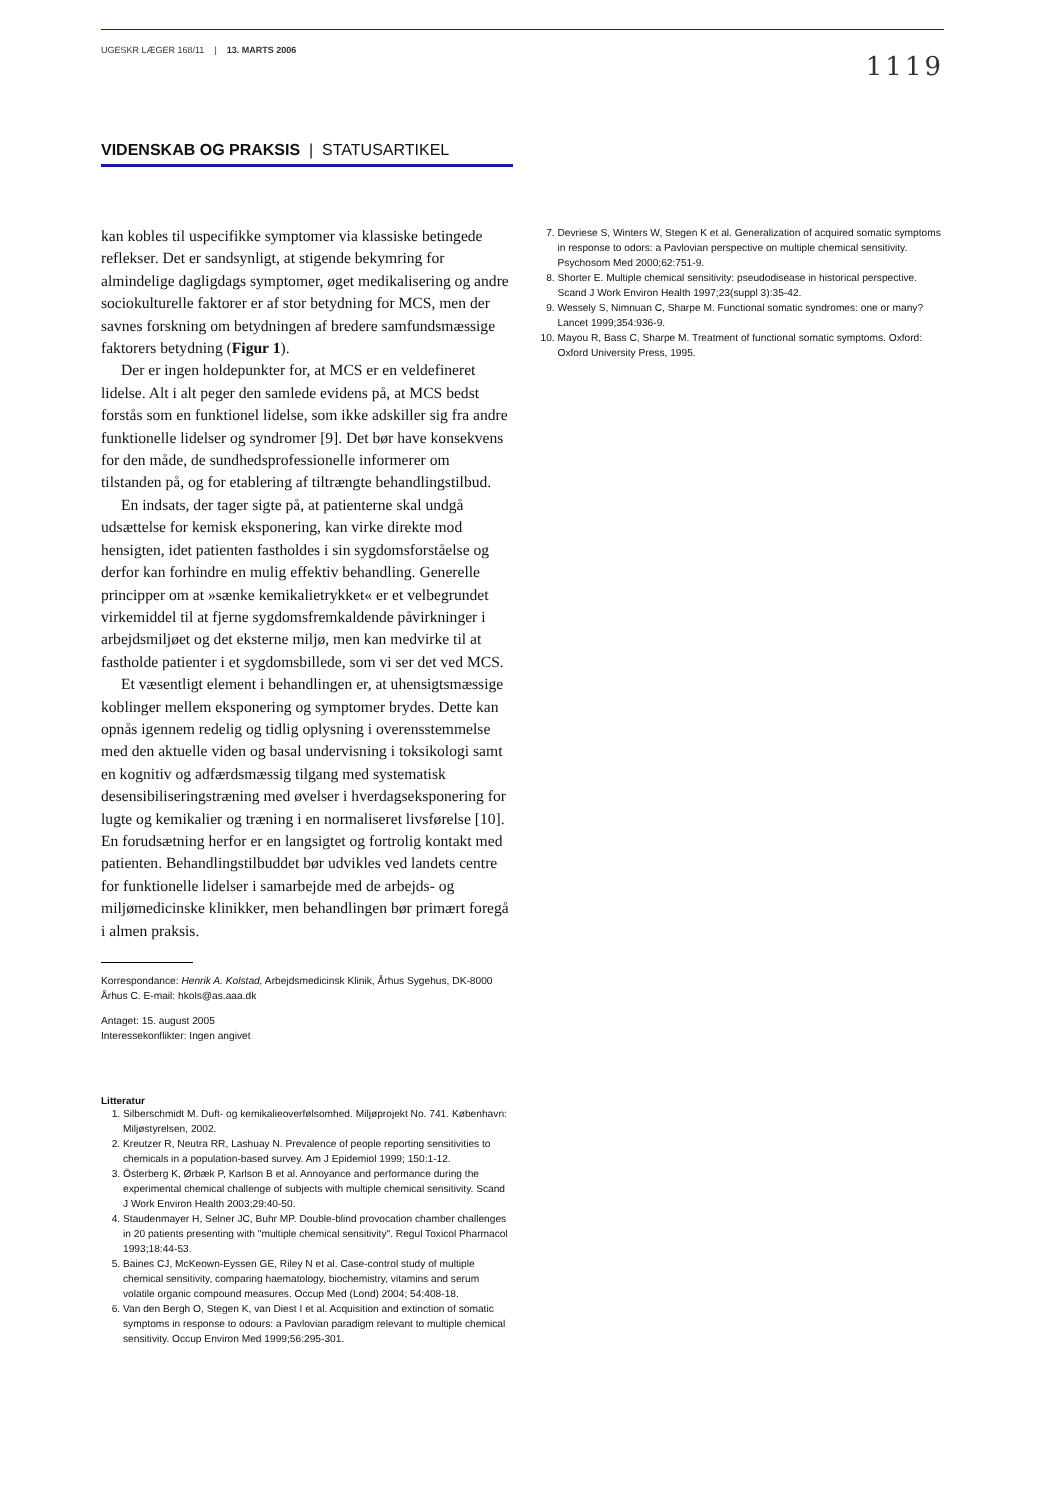UGESKR LÆGER 168/11 | 13. MARTS 2006
1119
VIDENSKAB OG PRAKSIS | STATUSARTIKEL
kan kobles til uspecifikke symptomer via klassiske betingede reflekser. Det er sandsynligt, at stigende bekymring for almindelige dagligdags symptomer, øget medikalisering og andre sociokulturelle faktorer er af stor betydning for MCS, men der savnes forskning om betydningen af bredere samfundsmæssige faktorers betydning (Figur 1).
Der er ingen holdepunkter for, at MCS er en veldefineret lidelse. Alt i alt peger den samlede evidens på, at MCS bedst forstås som en funktionel lidelse, som ikke adskiller sig fra andre funktionelle lidelser og syndromer [9]. Det bør have konsekvens for den måde, de sundhedsprofessionelle informerer om tilstanden på, og for etablering af tiltrængte behandlingstilbud.
En indsats, der tager sigte på, at patienterne skal undgå udsættelse for kemisk eksponering, kan virke direkte mod hensigten, idet patienten fastholdes i sin sygdomsforståelse og derfor kan forhindre en mulig effektiv behandling. Generelle principper om at »sænke kemikalietrykket« er et velbegrundet virkemiddel til at fjerne sygdomsfremkaldende påvirkninger i arbejdsmiljøet og det eksterne miljø, men kan medvirke til at fastholde patienter i et sygdomsbillede, som vi ser det ved MCS.
Et væsentligt element i behandlingen er, at uhensigtsmæssige koblinger mellem eksponering og symptomer brydes. Dette kan opnås igennem redelig og tidlig oplysning i overensstemmelse med den aktuelle viden og basal undervisning i toksikologi samt en kognitiv og adfærdsmæssig tilgang med systematisk desensibiliseringstræning med øvelser i hverdagseksponering for lugte og kemikalier og træning i en normaliseret livsførelse [10]. En forudsætning herfor er en langsigtet og fortrolig kontakt med patienten. Behandlingstilbuddet bør udvikles ved landets centre for funktionelle lidelser i samarbejde med de arbejds- og miljømedicinske klinikker, men behandlingen bør primært foregå i almen praksis.
Korrespondance: Henrik A. Kolstad, Arbejdsmedicinsk Klinik, Århus Sygehus, DK-8000 Århus C. E-mail: hkols@as.aaa.dk
Antaget: 15. august 2005
Interessekonflikter: Ingen angivet
Litteratur
1. Silberschmidt M. Duft- og kemikalieoverfølsomhed. Miljøprojekt No. 741. København: Miljøstyrelsen, 2002.
2. Kreutzer R, Neutra RR, Lashuay N. Prevalence of people reporting sensitivities to chemicals in a population-based survey. Am J Epidemiol 1999; 150:1-12.
3. Österberg K, Ørbæk P, Karlson B et al. Annoyance and performance during the experimental chemical challenge of subjects with multiple chemical sensitivity. Scand J Work Environ Health 2003;29:40-50.
4. Staudenmayer H, Selner JC, Buhr MP. Double-blind provocation chamber challenges in 20 patients presenting with "multiple chemical sensitivity". Regul Toxicol Pharmacol 1993;18:44-53.
5. Baines CJ, McKeown-Eyssen GE, Riley N et al. Case-control study of multiple chemical sensitivity, comparing haematology, biochemistry, vitamins and serum volatile organic compound measures. Occup Med (Lond) 2004; 54:408-18.
6. Van den Bergh O, Stegen K, van Diest I et al. Acquisition and extinction of somatic symptoms in response to odours: a Pavlovian paradigm relevant to multiple chemical sensitivity. Occup Environ Med 1999;56:295-301.
7. Devriese S, Winters W, Stegen K et al. Generalization of acquired somatic symptoms in response to odors: a Pavlovian perspective on multiple chemical sensitivity. Psychosom Med 2000;62:751-9.
8. Shorter E. Multiple chemical sensitivity: pseudodisease in historical perspective. Scand J Work Environ Health 1997;23(suppl 3):35-42.
9. Wessely S, Nimnuan C, Sharpe M. Functional somatic syndromes: one or many? Lancet 1999;354:936-9.
10. Mayou R, Bass C, Sharpe M. Treatment of functional somatic symptoms. Oxford: Oxford University Press, 1995.